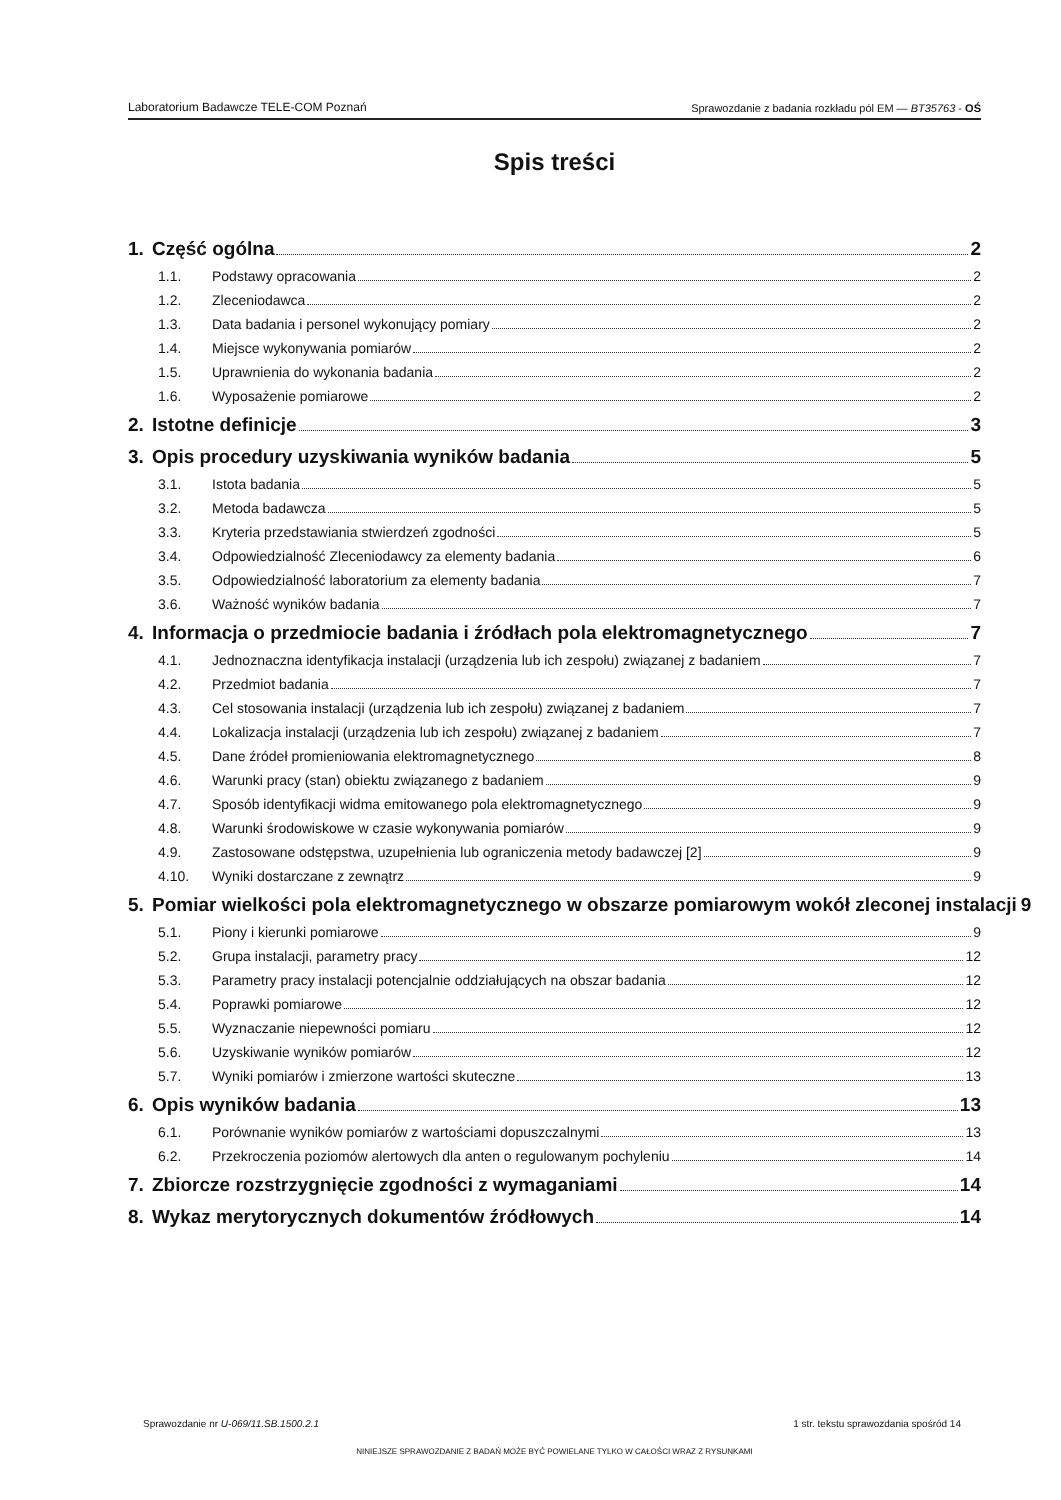Laboratorium Badawcze TELE-COM Poznań Sprawozdanie z badania rozkładu pól EM — BT35763 - OŚ
Spis treści
1. Część ogólna 2
1.1. Podstawy opracowania 2
1.2. Zleceniodawca 2
1.3. Data badania i personel wykonujący pomiary 2
1.4. Miejsce wykonywania pomiarów 2
1.5. Uprawnienia do wykonania badania 2
1.6. Wyposażenie pomiarowe 2
2. Istotne definicje 3
3. Opis procedury uzyskiwania wyników badania 5
3.1. Istota badania 5
3.2. Metoda badawcza 5
3.3. Kryteria przedstawiania stwierdzeń zgodności 5
3.4. Odpowiedzialność Zleceniodawcy za elementy badania 6
3.5. Odpowiedzialność laboratorium za elementy badania 7
3.6. Ważność wyników badania 7
4. Informacja o przedmiocie badania i źródłach pola elektromagnetycznego 7
4.1. Jednoznaczna identyfikacja instalacji (urządzenia lub ich zespołu) związanej z badaniem 7
4.2. Przedmiot badania 7
4.3. Cel stosowania instalacji (urządzenia lub ich zespołu) związanej z badaniem 7
4.4. Lokalizacja instalacji (urządzenia lub ich zespołu) związanej z badaniem 7
4.5. Dane źródeł promieniowania elektromagnetycznego 8
4.6. Warunki pracy (stan) obiektu związanego z badaniem 9
4.7. Sposób identyfikacji widma emitowanego pola elektromagnetycznego 9
4.8. Warunki środowiskowe w czasie wykonywania pomiarów 9
4.9. Zastosowane odstępstwa, uzupełnienia lub ograniczenia metody badawczej [2] 9
4.10. Wyniki dostarczane z zewnątrz 9
5. Pomiar wielkości pola elektromagnetycznego w obszarze pomiarowym wokół zleconej instalacji 9
5.1. Piony i kierunki pomiarowe 9
5.2. Grupa instalacji, parametry pracy 12
5.3. Parametry pracy instalacji potencjalnie oddziałujących na obszar badania 12
5.4. Poprawki pomiarowe 12
5.5. Wyznaczanie niepewności pomiaru 12
5.6. Uzyskiwanie wyników pomiarów 12
5.7. Wyniki pomiarów i zmierzone wartości skuteczne 13
6. Opis wyników badania 13
6.1. Porównanie wyników pomiarów z wartościami dopuszczalnymi 13
6.2. Przekroczenia poziomów alertowych dla anten o regulowanym pochyleniu 14
7. Zbiorcze rozstrzygnięcie zgodności z wymaganiami 14
8. Wykaz merytorycznych dokumentów źródłowych 14
Sprawozdanie nr U-069/11.SB.1500.2.1 1 str. tekstu sprawozdania spośród 14
NINIEJSZE SPRAWOZDANIE Z BADAŃ MOŻE BYĆ POWIELANE TYLKO W CAŁOŚCI WRAZ Z RYSUNKAMI